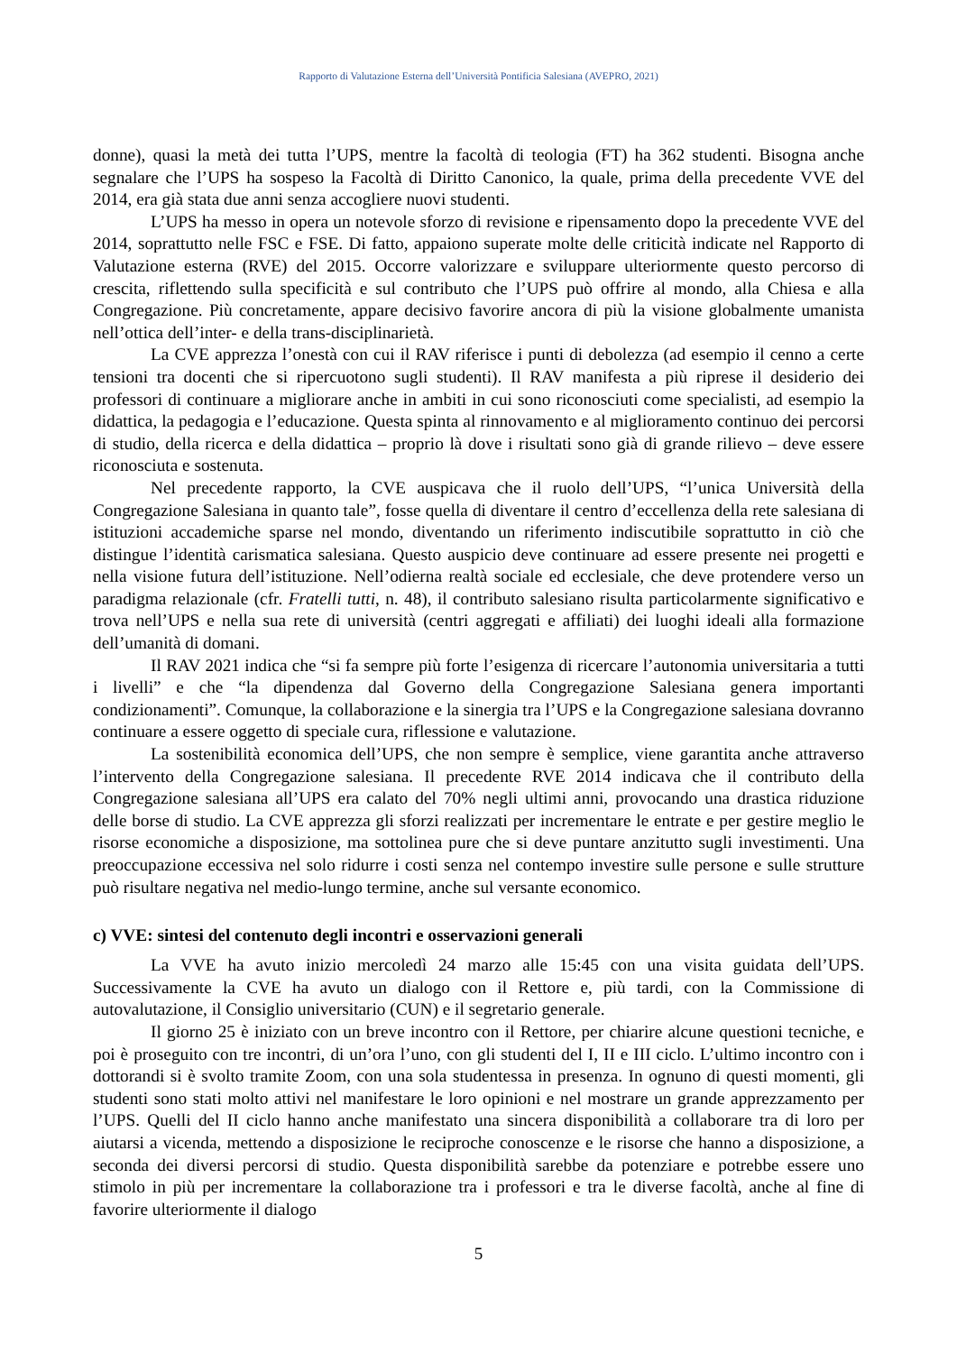Rapporto di Valutazione Esterna dell’Università Pontificia Salesiana (AVEPRO, 2021)
donne), quasi la metà dei tutta l’UPS, mentre la facoltà di teologia (FT) ha 362 studenti. Bisogna anche segnalare che l’UPS ha sospeso la Facoltà di Diritto Canonico, la quale, prima della precedente VVE del 2014, era già stata due anni senza accogliere nuovi studenti.
L’UPS ha messo in opera un notevole sforzo di revisione e ripensamento dopo la precedente VVE del 2014, soprattutto nelle FSC e FSE. Di fatto, appaiono superate molte delle criticità indicate nel Rapporto di Valutazione esterna (RVE) del 2015. Occorre valorizzare e sviluppare ulteriormente questo percorso di crescita, riflettendo sulla specificità e sul contributo che l’UPS può offrire al mondo, alla Chiesa e alla Congregazione. Più concretamente, appare decisivo favorire ancora di più la visione globalmente umanista nell’ottica dell’inter- e della trans-disciplinarietà.
La CVE apprezza l’onestà con cui il RAV riferisce i punti di debolezza (ad esempio il cenno a certe tensioni tra docenti che si ripercuotono sugli studenti). Il RAV manifesta a più riprese il desiderio dei professori di continuare a migliorare anche in ambiti in cui sono riconosciuti come specialisti, ad esempio la didattica, la pedagogia e l’educazione. Questa spinta al rinnovamento e al miglioramento continuo dei percorsi di studio, della ricerca e della didattica – proprio là dove i risultati sono già di grande rilievo – deve essere riconosciuta e sostenuta.
Nel precedente rapporto, la CVE auspicava che il ruolo dell’UPS, “l’unica Università della Congregazione Salesiana in quanto tale”, fosse quella di diventare il centro d’eccellenza della rete salesiana di istituzioni accademiche sparse nel mondo, diventando un riferimento indiscutibile soprattutto in ciò che distingue l’identità carismatica salesiana. Questo auspicio deve continuare ad essere presente nei progetti e nella visione futura dell’istituzione. Nell’odierna realtà sociale ed ecclesiale, che deve protendere verso un paradigma relazionale (cfr. Fratelli tutti, n. 48), il contributo salesiano risulta particolarmente significativo e trova nell’UPS e nella sua rete di università (centri aggregati e affiliati) dei luoghi ideali alla formazione dell’umanità di domani.
Il RAV 2021 indica che “si fa sempre più forte l’esigenza di ricercare l’autonomia universitaria a tutti i livelli” e che “la dipendenza dal Governo della Congregazione Salesiana genera importanti condizionamenti”. Comunque, la collaborazione e la sinergia tra l’UPS e la Congregazione salesiana dovranno continuare a essere oggetto di speciale cura, riflessione e valutazione.
La sostenibilità economica dell’UPS, che non sempre è semplice, viene garantita anche attraverso l’intervento della Congregazione salesiana. Il precedente RVE 2014 indicava che il contributo della Congregazione salesiana all’UPS era calato del 70% negli ultimi anni, provocando una drastica riduzione delle borse di studio. La CVE apprezza gli sforzi realizzati per incrementare le entrate e per gestire meglio le risorse economiche a disposizione, ma sottolinea pure che si deve puntare anzitutto sugli investimenti. Una preoccupazione eccessiva nel solo ridurre i costi senza nel contempo investire sulle persone e sulle strutture può risultare negativa nel medio-lungo termine, anche sul versante economico.
c) VVE: sintesi del contenuto degli incontri e osservazioni generali
La VVE ha avuto inizio mercoledì 24 marzo alle 15:45 con una visita guidata dell’UPS. Successivamente la CVE ha avuto un dialogo con il Rettore e, più tardi, con la Commissione di autovalutazione, il Consiglio universitario (CUN) e il segretario generale.
Il giorno 25 è iniziato con un breve incontro con il Rettore, per chiarire alcune questioni tecniche, e poi è proseguito con tre incontri, di un’ora l’uno, con gli studenti del I, II e III ciclo. L’ultimo incontro con i dottorandi si è svolto tramite Zoom, con una sola studentessa in presenza. In ognuno di questi momenti, gli studenti sono stati molto attivi nel manifestare le loro opinioni e nel mostrare un grande apprezzamento per l’UPS. Quelli del II ciclo hanno anche manifestato una sincera disponibilità a collaborare tra di loro per aiutarsi a vicenda, mettendo a disposizione le reciproche conoscenze e le risorse che hanno a disposizione, a seconda dei diversi percorsi di studio. Questa disponibilità sarebbe da potenziare e potrebbe essere uno stimolo in più per incrementare la collaborazione tra i professori e tra le diverse facoltà, anche al fine di favorire ulteriormente il dialogo
5